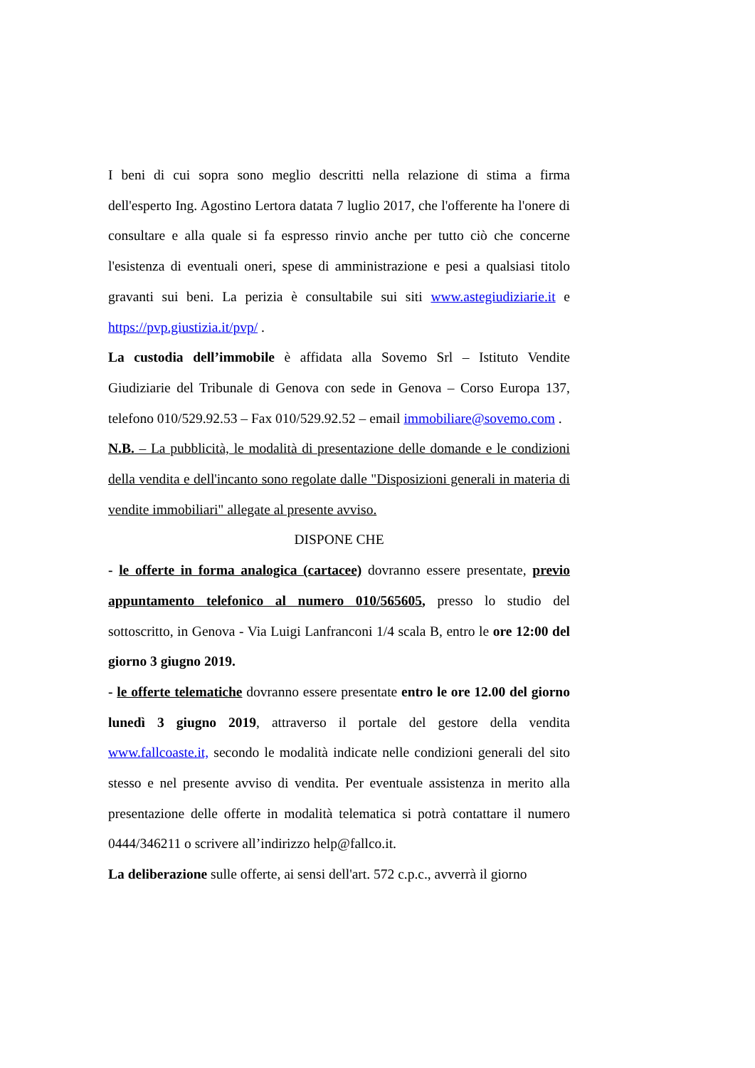I beni di cui sopra sono meglio descritti nella relazione di stima a firma dell'esperto Ing. Agostino Lertora datata 7 luglio 2017, che l'offerente ha l'onere di consultare e alla quale si fa espresso rinvio anche per tutto ciò che concerne l'esistenza di eventuali oneri, spese di amministrazione e pesi a qualsiasi titolo gravanti sui beni. La perizia è consultabile sui siti www.astegiudiziarie.it e https://pvp.giustizia.it/pvp/ .
La custodia dell’immobile è affidata alla Sovemo Srl – Istituto Vendite Giudiziarie del Tribunale di Genova con sede in Genova – Corso Europa 137, telefono 010/529.92.53 – Fax 010/529.92.52 – email immobiliare@sovemo.com .
N.B. – La pubblicità, le modalità di presentazione delle domande e le condizioni della vendita e dell'incanto sono regolate dalle "Disposizioni generali in materia di vendite immobiliari" allegate al presente avviso.
DISPONE CHE
- le offerte in forma analogica (cartacee) dovranno essere presentate, previo appuntamento telefonico al numero 010/565605, presso lo studio del sottoscritto, in Genova - Via Luigi Lanfranconi 1/4 scala B, entro le ore 12:00 del giorno 3 giugno 2019.
- le offerte telematiche dovranno essere presentate entro le ore 12.00 del giorno lunedì 3 giugno 2019, attraverso il portale del gestore della vendita www.fallcoaste.it, secondo le modalità indicate nelle condizioni generali del sito stesso e nel presente avviso di vendita. Per eventuale assistenza in merito alla presentazione delle offerte in modalità telematica si potrà contattare il numero 0444/346211 o scrivere all’indirizzo help@fallco.it.
La deliberazione sulle offerte, ai sensi dell'art. 572 c.p.c., avverrà il giorno